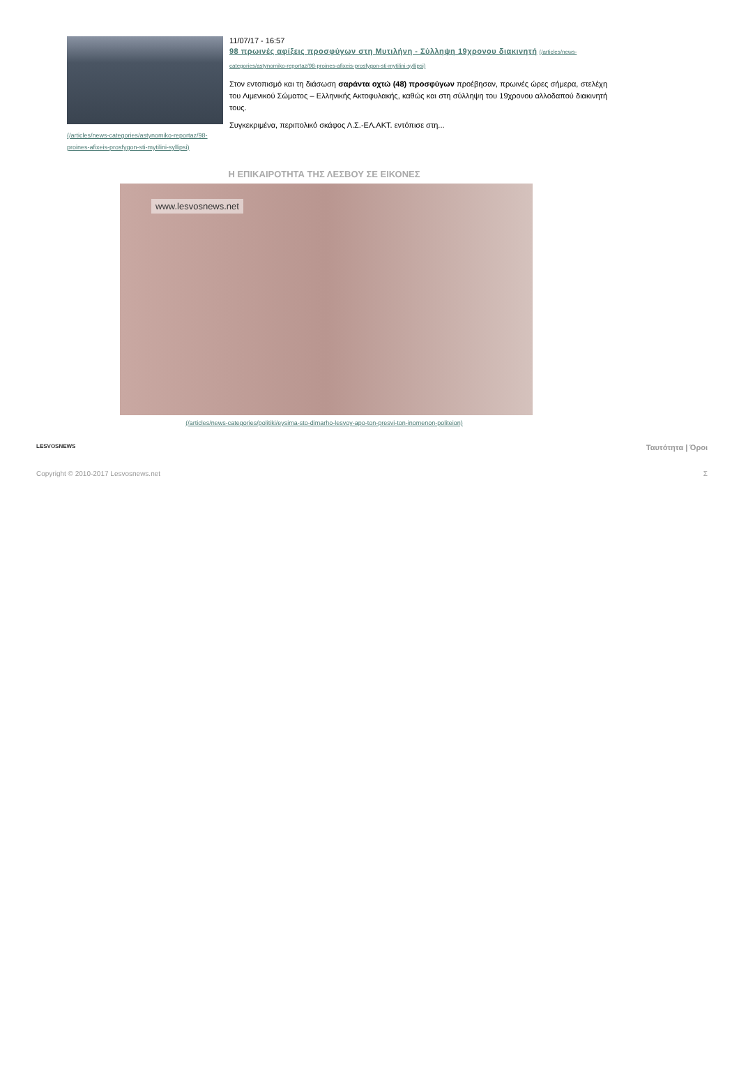(/articles/news-categories/astynomiko-reportaz/98-proines-afixeis-prosfygon-sti-mytilini-syllipsi)
11/07/17 - 16:57
98 πρωινές αφίξεις προσφύγων στη Μυτιλήνη - Σύλληψη 19χρονου διακινητή (/articles/news-categories/astynomiko-reportaz/98-proines-afixeis-prosfygon-sti-mytilini-syllipsi)
Στον εντοπισμό και τη διάσωση σαράντα οχτώ (48) προσφύγων προέβησαν, πρωινές ώρες σήμερα, στελέχη του Λιμενικού Σώματος – Ελληνικής Ακτοφυλακής, καθώς και στη σύλληψη του 19χρονου αλλοδαπού διακινητή τους.
Συγκεκριμένα, περιπολικό σκάφος Λ.Σ.-ΕΛ.ΑΚΤ. εντόπισε στη...
Η ΕΠΙΚΑΙΡΟΤΗΤΑ ΤΗΣ ΛΕΣΒΟΥ ΣΕ ΕΙΚΟΝΕΣ
www.lesvosnews.net
(/articles/news-categories/politiki/eysima-sto-dimarho-lesvoy-apo-ton-presvi-ton-inomenon-politeion)
LESVOSNEWS
Ταυτότητα | Όροι
Copyright © 2010-2017 Lesvosnews.net
Σ